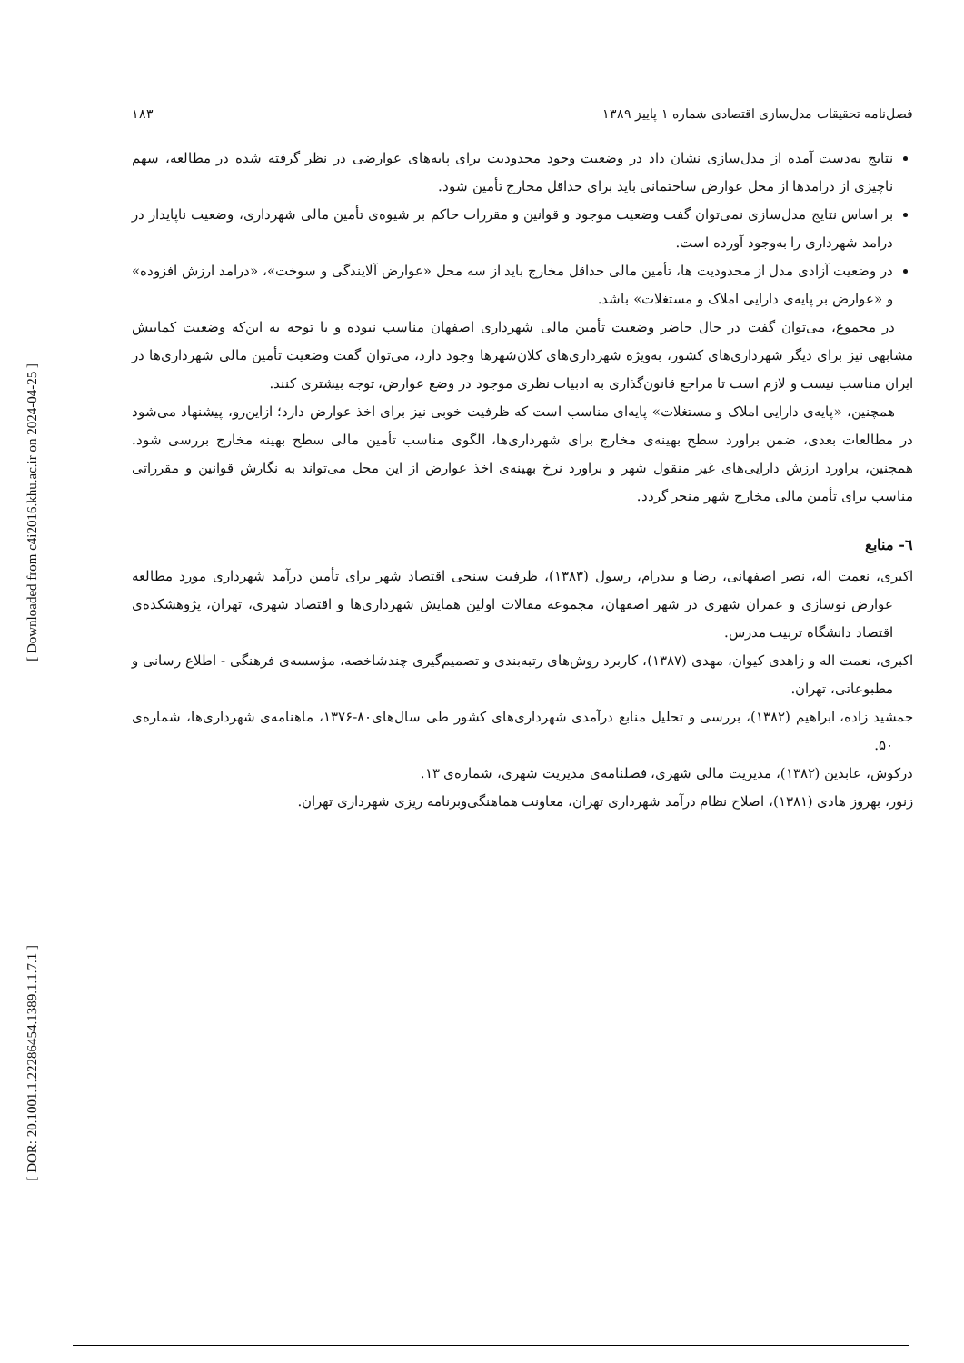[ Downloaded from c4i2016.khu.ac.ir on 2024-04-25 ]
[ DOR: 20.1001.1.22286454.1389.1.1.7.1 ]
فصل‌نامه تحقیقات مدل‌سازی اقتصادی شماره ۱ پاییز ۱۳۸۹ ۱۸۳
نتایج به‌دست آمده از مدل‌سازی نشان داد در وضعیت وجود محدودیت برای پایه‌های عوارضی در نظر گرفته شده در مطالعه، سهم ناچیزی از درامدها از محل عوارض ساختمانی باید برای حداقل مخارج تأمین شود.
بر اساس نتایج مدل‌سازی نمی‌توان گفت وضعیت موجود و قوانین و مقررات حاکم بر شیوه‌ی تأمین مالی شهرداری، وضعیت ناپایدار در درامد شهرداری را به‌وجود آورده است.
در وضعیت آزادی مدل از محدودیت ها، تأمین مالی حداقل مخارج باید از سه محل «عوارض آلایندگی و سوخت»، «درامد ارزش افزوده» و «عوارض بر پایه‌ی دارایی املاک و مستغلات» باشد.
در مجموع، می‌توان گفت در حال حاضر وضعیت تأمین مالی شهرداری اصفهان مناسب نبوده و با توجه به این‌که وضعیت کمابیش مشابهی نیز برای دیگر شهرداری‌های کشور، به‌ویژه شهرداری‌های کلان‌شهرها وجود دارد، می‌توان گفت وضعیت تأمین مالی شهرداری‌ها در ایران مناسب نیست و لازم است تا مراجع قانون‌گذاری به ادبیات نظری موجود در وضع عوارض، توجه بیشتری کنند.
همچنین، «پایه‌ی دارایی املاک و مستغلات» پایه‌ای مناسب است که ظرفیت خوبی نیز برای اخذ عوارض دارد؛ ازاین‌رو، پیشنهاد می‌شود در مطالعات بعدی، ضمن براورد سطح بهینه‌ی مخارج برای شهرداری‌ها، الگوی مناسب تأمین مالی سطح بهینه مخارج بررسی شود. همچنین، براورد ارزش دارایی‌های غیر منقول شهر و براورد نرخ بهینه‌ی اخذ عوارض از این محل می‌تواند به نگارش قوانین و مقرراتی مناسب برای تأمین مالی مخارج شهر منجر گردد.
٦- منابع
اکبری، نعمت اله، نصر اصفهانی، رضا و بیدرام، رسول (۱۳۸۳)، ظرفیت سنجی اقتصاد شهر برای تأمین درآمد شهرداری مورد مطالعه عوارض نوسازی و عمران شهری در شهر اصفهان، مجموعه مقالات اولین همایش شهرداری‌ها و اقتصاد شهری، تهران، پژوهشکده‌ی اقتصاد دانشگاه تربیت مدرس.
اکبری، نعمت اله و زاهدی کیوان، مهدی (۱۳۸۷)، کاربرد روش‌های رتبه‌بندی و تصمیم‌گیری چندشاخصه، مؤسسه‌ی فرهنگی - اطلاع رسانی و مطبوعاتی، تهران.
جمشید زاده، ابراهیم (۱۳۸۲)، بررسی و تحلیل منابع درآمدی شهرداری‌های کشور طی سال‌های۸۰-۱۳۷۶، ماهنامه‌ی شهرداری‌ها، شماره‌ی ۵۰.
درکوش، عابدین (۱۳۸۲)، مدیریت مالی شهری، فصلنامه‌ی مدیریت شهری، شماره‌ی ۱۳.
زنور، بهروز هادی (۱۳۸۱)، اصلاح نظام درآمد شهرداری تهران، معاونت هماهنگی‌وبرنامه ریزی شهرداری تهران.